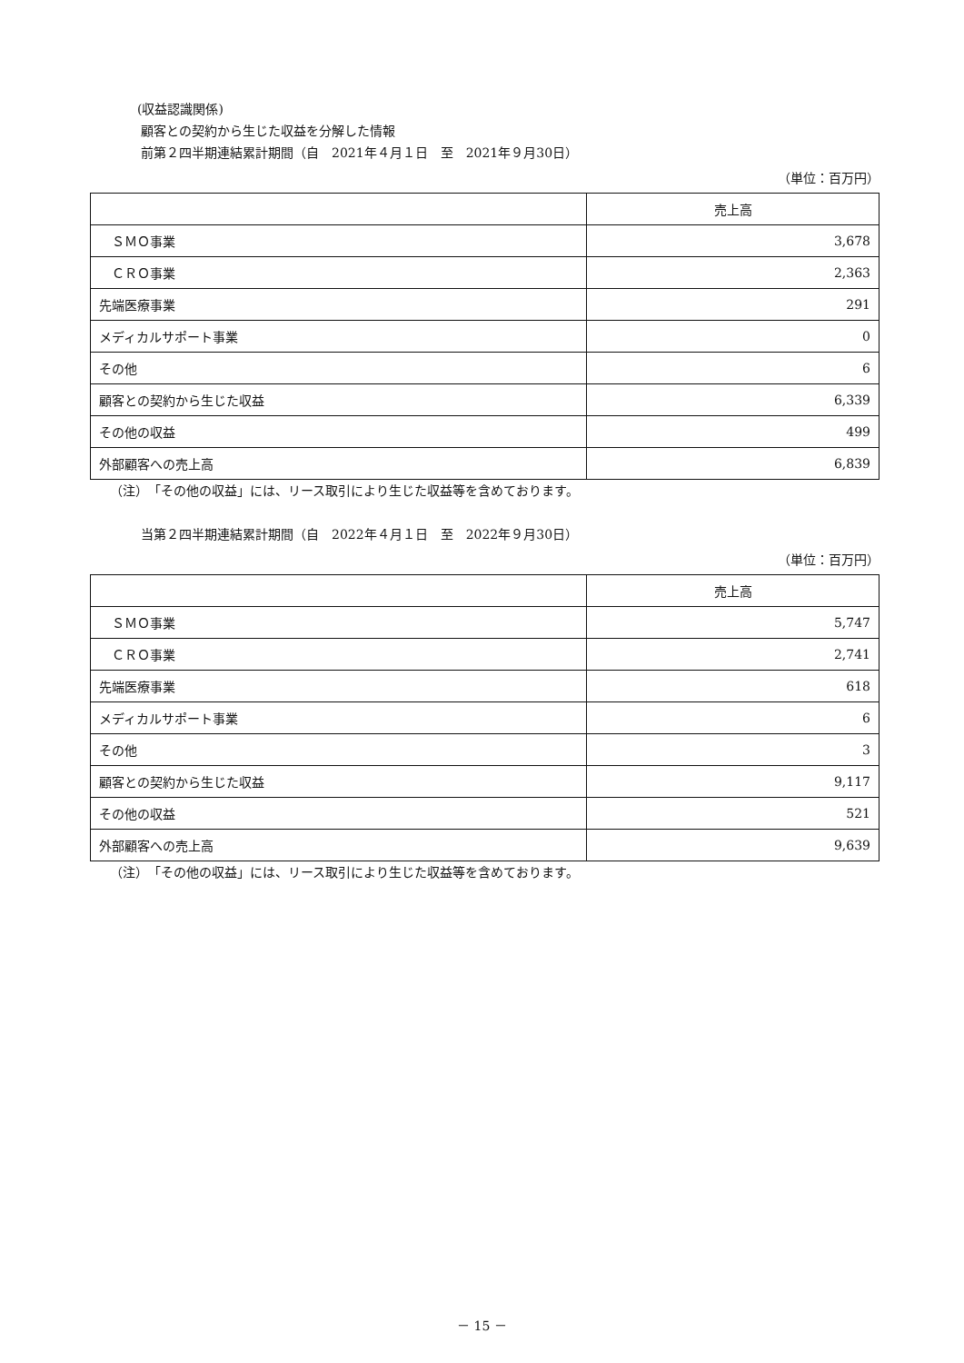(収益認識関係)
顧客との契約から生じた収益を分解した情報
前第２四半期連結累計期間（自　2021年４月１日　至　2021年９月30日）
（単位：百万円）
| | 売上高 |
| ＳＭＯ事業 | 3,678 |
| ＣＲＯ事業 | 2,363 |
| 先端医療事業 | 291 |
| メディカルサポート事業 | 0 |
| その他 | 6 |
| 顧客との契約から生じた収益 | 6,339 |
| その他の収益 | 499 |
| 外部顧客への売上高 | 6,839 |
（注）　「その他の収益」には、リース取引により生じた収益等を含めております。
当第２四半期連結累計期間（自　2022年４月１日　至　2022年９月30日）
（単位：百万円）
| | 売上高 |
| ＳＭＯ事業 | 5,747 |
| ＣＲＯ事業 | 2,741 |
| 先端医療事業 | 618 |
| メディカルサポート事業 | 6 |
| その他 | 3 |
| 顧客との契約から生じた収益 | 9,117 |
| その他の収益 | 521 |
| 外部顧客への売上高 | 9,639 |
（注）　「その他の収益」には、リース取引により生じた収益等を含めております。
－ 15 －